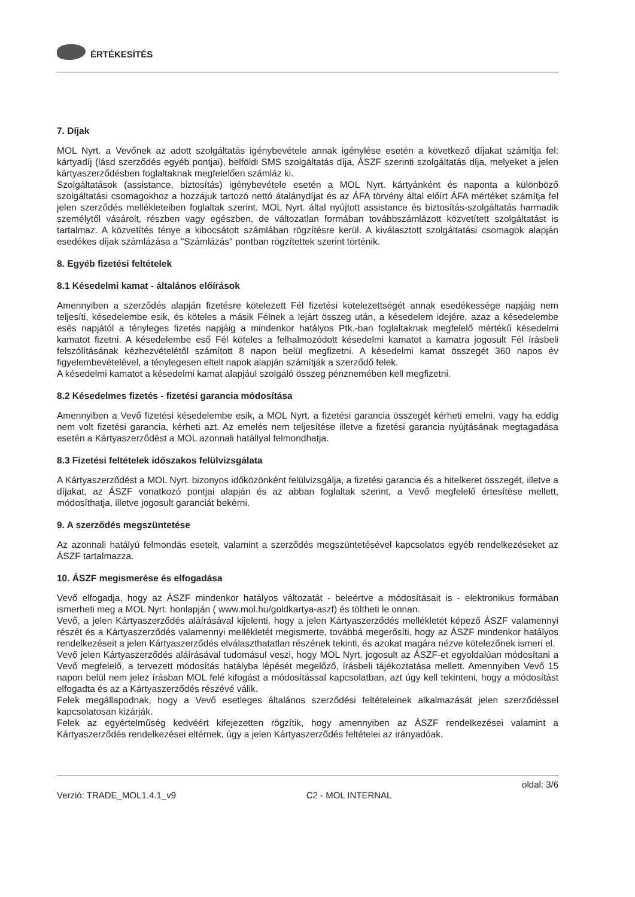ÉRTÉKESÍTÉS
7. Díjak
MOL Nyrt. a Vevőnek az adott szolgáltatás igénybevétele annak igénylése esetén a következő díjakat számítja fel: kártyadíj (lásd szerződés egyéb pontjai), belföldi SMS szolgáltatás díja, ÁSZF szerinti szolgáltatás díja, melyeket a jelen kártyaszerződésben foglaltaknak megfelelően számláz ki.
Szolgáltatások (assistance, biztosítás) igénybevétele esetén a MOL Nyrt. kártyánként és naponta a különböző szolgáltatási csomagokhoz a hozzájuk tartozó nettó átalánydíjat és az ÁFA törvény által előírt ÁFA mértéket számítja fel jelen szerződés mellékleteiben foglaltak szerint. MOL Nyrt. által nyújtott assistance és biztosítás-szolgáltatás harmadik személytől vásárolt, részben vagy egészben, de változatlan formában továbbszámlázott közvetített szolgáltatást is tartalmaz. A közvetítés ténye a kibocsátott számlában rögzítésre kerül. A kiválasztott szolgáltatási csomagok alapján esedékes díjak számlázása a "Számlázás" pontban rögzítettek szerint történik.
8. Egyéb fizetési feltételek
8.1 Késedelmi kamat - általános előírások
Amennyiben a szerződés alapján fizetésre kötelezett Fél fizetési kötelezettségét annak esedékessége napjáig nem teljesíti, késedelembe esik, és köteles a másik Félnek a lejárt összeg után, a késedelem idejére, azaz a késedelembe esés napjától a tényleges fizetés napjáig a mindenkor hatályos Ptk.-ban foglaltaknak megfelelő mértékű késedelmi kamatot fizetni. A késedelembe eső Fél köteles a felhalmozódott késedelmi kamatot a kamatra jogosult Fél írásbeli felszólításának kézhezvételétől számított 8 napon belül megfizetni. A késedelmi kamat összegét 360 napos év figyelembevételével, a ténylegesen eltelt napok alapján számítják a szerződő felek.
A késedelmi kamatot a késedelmi kamat alapjául szolgáló összeg pénznemében kell megfizetni.
8.2 Késedelmes fizetés - fizetési garancia módosítása
Amennyiben a Vevő fizetési késedelembe esik, a MOL Nyrt. a fizetési garancia összegét kérheti emelni, vagy ha eddig nem volt fizetési garancia, kérheti azt. Az emelés nem teljesítése illetve a fizetési garancia nyújtásának megtagadása esetén a Kártyaszerződést a MOL azonnali hatállyal felmondhatja.
8.3 Fizetési feltételek időszakos felülvizsgálata
A Kártyaszerződést a MOL Nyrt. bizonyos időközönként felülvizsgálja, a fizetési garancia és a hitelkeret összegét, illetve a díjakat, az ÁSZF vonatkozó pontjai alapján és az abban foglaltak szerint, a Vevő megfelelő értesítése mellett, módosíthatja, illetve jogosult garanciát bekérni.
9. A szerződés megszüntetése
Az azonnali hatályú felmondás eseteit, valamint a szerződés megszüntetésével kapcsolatos egyéb rendelkezéseket az ÁSZF tartalmazza.
10. ÁSZF megismerése és elfogadása
Vevő elfogadja, hogy az ÁSZF mindenkor hatályos változatát - beleértve a módosításait is - elektronikus formában ismerheti meg a MOL Nyrt. honlapján ( www.mol.hu/goldkartya-aszf) és töltheti le onnan.
Vevő, a jelen Kártyaszerződés aláírásával kijelenti, hogy a jelen Kártyaszerződés mellékletét képező ÁSZF valamennyi részét és a Kártyaszerződés valamennyi mellékletét megismerte, továbbá megerősíti, hogy az ÁSZF mindenkor hatályos rendelkezéseit a jelen Kártyaszerződés elválaszthatatlan részének tekinti, és azokat magára nézve kötelezőnek ismeri el.
Vevő jelen Kártyaszerződés aláírásával tudomásul veszi, hogy MOL Nyrt. jogosult az ÁSZF-et egyoldalúan módosítani a Vevő megfelelő, a tervezett módosítás hatályba lépését megelőző, írásbeli tájékoztatása mellett. Amennyiben Vevő 15 napon belül nem jelez írásban MOL felé kifogást a módosítással kapcsolatban, azt úgy kell tekinteni, hogy a módosítást elfogadta és az a Kártyaszerződés részévé válik.
Felek megállapodnak, hogy a Vevő esetleges általános szerződési feltételeinek alkalmazását jelen szerződéssel kapcsolatosan kizárják.
Felek az egyértelműség kedvéért kifejezetten rögzítik, hogy amennyiben az ÁSZF rendelkezései valamint a Kártyaszerződés rendelkezései eltérnek, úgy a jelen Kártyaszerződés feltételei az irányadóak.
Verzió: TRADE_MOL1.4.1_v9 C2 - MOL INTERNAL oldal: 3/6